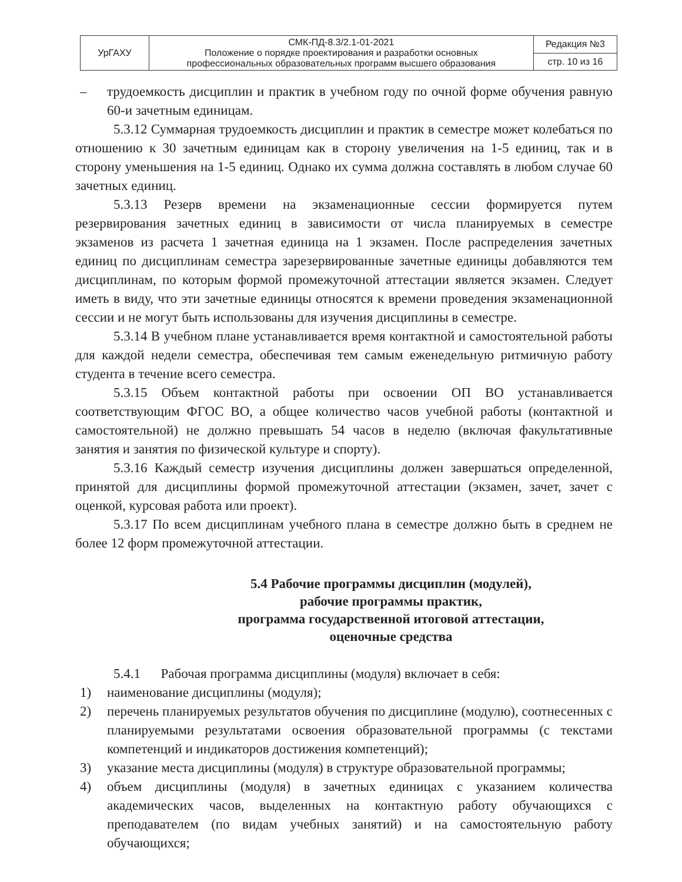| УрГАХУ | СМК-ПД-8.3/2.1-01-2021 Положение о порядке проектирования и разработки основных профессиональных образовательных программ высшего образования | Редакция №3 |
| | | стр. 10 из 16 |
– трудоемкость дисциплин и практик в учебном году по очной форме обучения равную 60-и зачетным единицам.
5.3.12 Суммарная трудоемкость дисциплин и практик в семестре может колебаться по отношению к 30 зачетным единицам как в сторону увеличения на 1-5 единиц, так и в сторону уменьшения на 1-5 единиц. Однако их сумма должна составлять в любом случае 60 зачетных единиц.
5.3.13 Резерв времени на экзаменационные сессии формируется путем резервирования зачетных единиц в зависимости от числа планируемых в семестре экзаменов из расчета 1 зачетная единица на 1 экзамен. После распределения зачетных единиц по дисциплинам семестра зарезервированные зачетные единицы добавляются тем дисциплинам, по которым формой промежуточной аттестации является экзамен. Следует иметь в виду, что эти зачетные единицы относятся к времени проведения экзаменационной сессии и не могут быть использованы для изучения дисциплины в семестре.
5.3.14 В учебном плане устанавливается время контактной и самостоятельной работы для каждой недели семестра, обеспечивая тем самым еженедельную ритмичную работу студента в течение всего семестра.
5.3.15 Объем контактной работы при освоении ОП ВО устанавливается соответствующим ФГОС ВО, а общее количество часов учебной работы (контактной и самостоятельной) не должно превышать 54 часов в неделю (включая факультативные занятия и занятия по физической культуре и спорту).
5.3.16 Каждый семестр изучения дисциплины должен завершаться определенной, принятой для дисциплины формой промежуточной аттестации (экзамен, зачет, зачет с оценкой, курсовая работа или проект).
5.3.17 По всем дисциплинам учебного плана в семестре должно быть в среднем не более 12 форм промежуточной аттестации.
5.4 Рабочие программы дисциплин (модулей),
рабочие программы практик,
программа государственной итоговой аттестации,
оценочные средства
5.4.1 Рабочая программа дисциплины (модуля) включает в себя:
1) наименование дисциплины (модуля);
2) перечень планируемых результатов обучения по дисциплине (модулю), соотнесенных с планируемыми результатами освоения образовательной программы (с текстами компетенций и индикаторов достижения компетенций);
3) указание места дисциплины (модуля) в структуре образовательной программы;
4) объем дисциплины (модуля) в зачетных единицах с указанием количества академических часов, выделенных на контактную работу обучающихся с преподавателем (по видам учебных занятий) и на самостоятельную работу обучающихся;